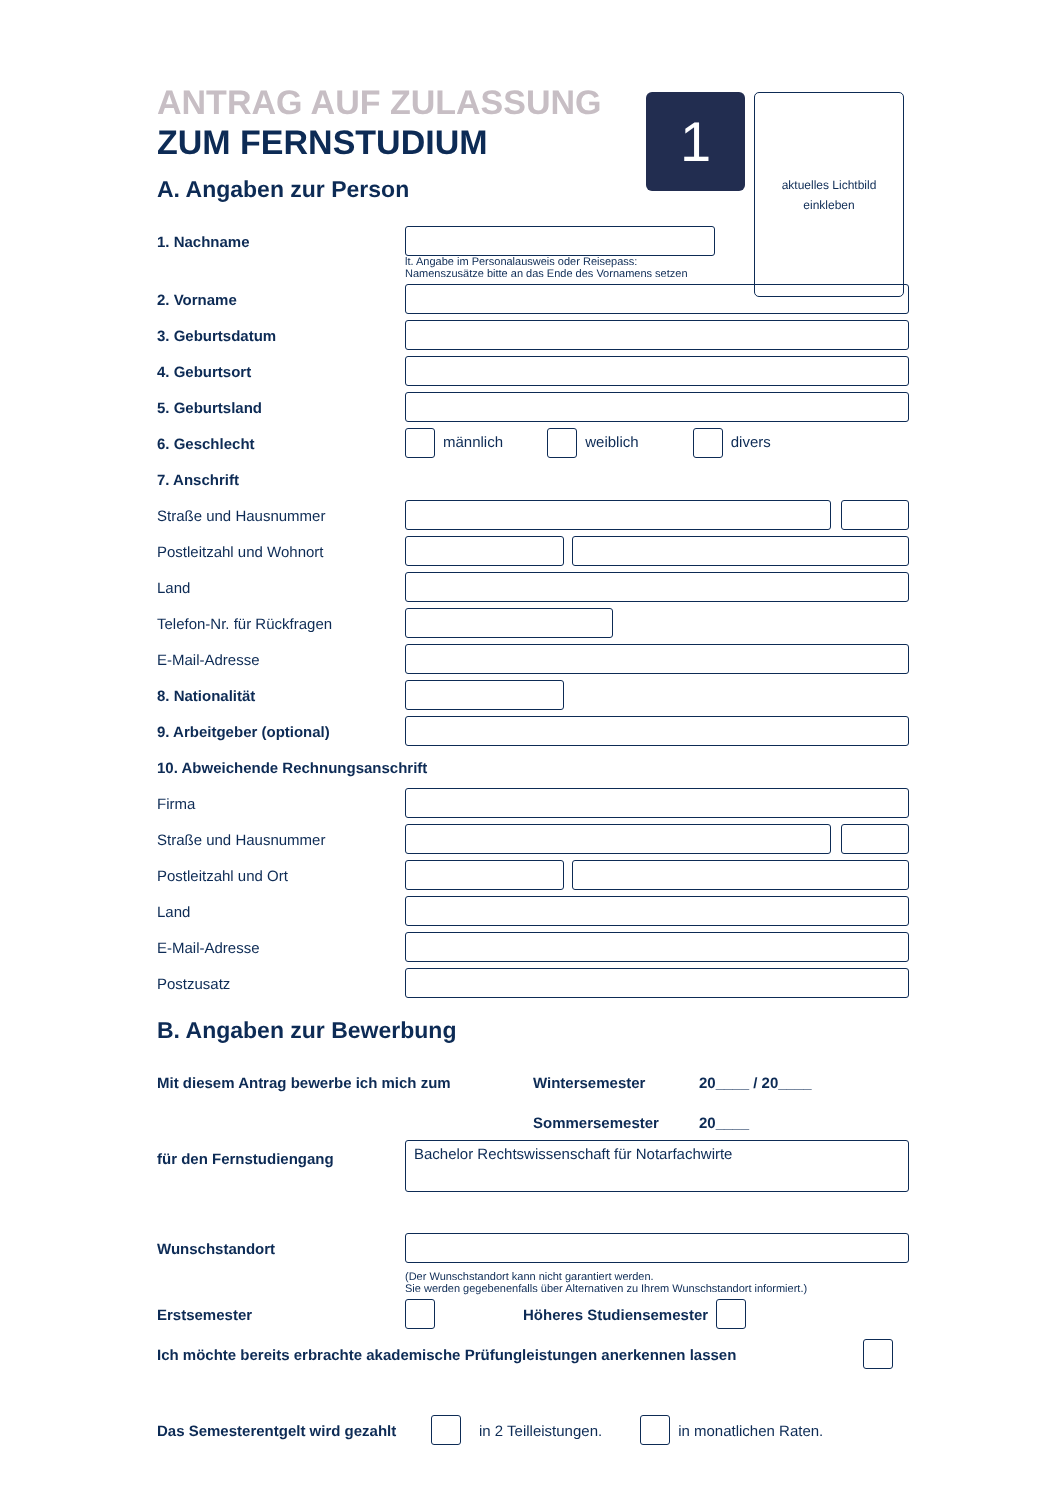1
aktuelles Lichtbild
einkleben
ANTRAG AUF ZULASSUNG
ZUM FERNSTUDIUM
A. Angaben zur Person
1. Nachname
lt. Angabe im Personalausweis oder Reisepass:
Namenszusätze bitte an das Ende des Vornamens setzen
2. Vorname
3. Geburtsdatum
4. Geburtsort
5. Geburtsland
6. Geschlecht männlich weiblich divers
7. Anschrift
Straße und Hausnummer
Postleitzahl und Wohnort
Land
Telefon-Nr. für Rückfragen
E-Mail-Adresse
8. Nationalität
9. Arbeitgeber (optional)
10. Abweichende Rechnungsanschrift
Firma
Straße und Hausnummer
Postleitzahl und Ort
Land
E-Mail-Adresse
Postzusatz
B. Angaben zur Bewerbung
Mit diesem Antrag bewerbe ich mich zum Wintersemester 20____ / 20____
Sommersemester 20____
für den Fernstudiengang
Bachelor Rechtswissenschaft für Notarfachwirte
Wunschstandort
(Der Wunschstandort kann nicht garantiert werden.
Sie werden gegebenenfalls über Alternativen zu Ihrem Wunschstandort informiert.)
Erstsemester Höheres Studiensemester
Ich möchte bereits erbrachte akademische Prüfungleistungen anerkennen lassen
Das Semesterentgelt wird gezahlt
in 2 Teilleistungen. in monatlichen Raten.